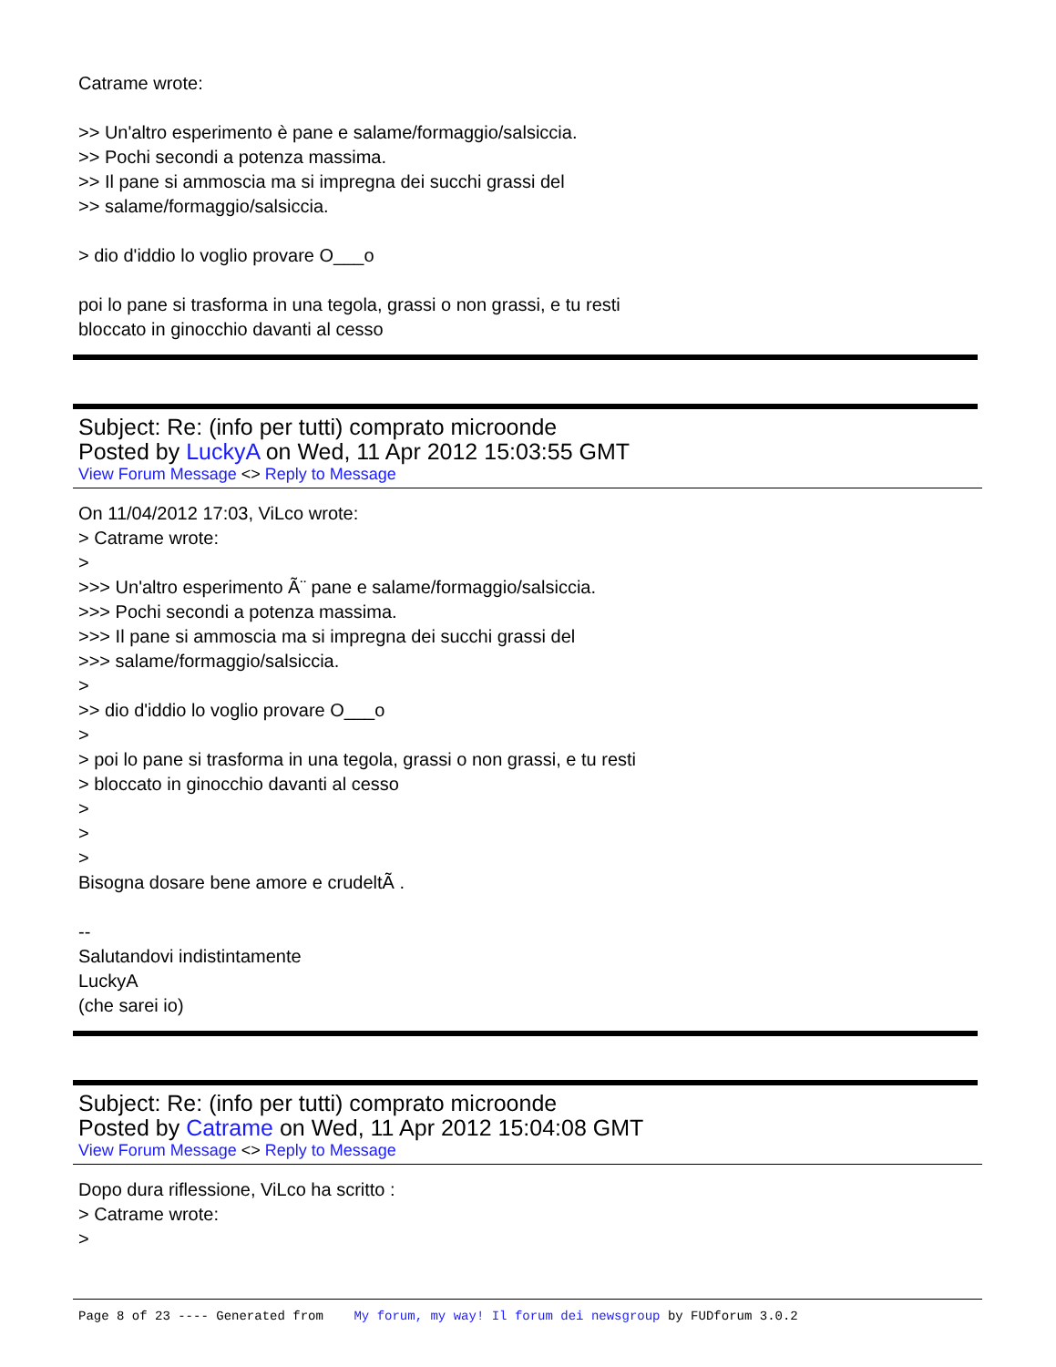Catrame wrote:
>> Un'altro esperimento è pane e salame/formaggio/salsiccia.
>> Pochi secondi a potenza massima.
>> Il pane si ammoscia ma si impregna dei succhi grassi del
>> salame/formaggio/salsiccia.
> dio d'iddio lo voglio provare O___o
poi lo pane si trasforma in una tegola, grassi o non grassi, e tu resti
bloccato in ginocchio davanti al cesso
Subject: Re: (info per tutti) comprato microonde
Posted by LuckyA on Wed, 11 Apr 2012 15:03:55 GMT
View Forum Message <> Reply to Message
On 11/04/2012 17:03, ViLco wrote:
> Catrame wrote:
>
>>> Un'altro esperimento Ã¨ pane e salame/formaggio/salsiccia.
>>> Pochi secondi a potenza massima.
>>> Il pane si ammoscia ma si impregna dei succhi grassi del
>>> salame/formaggio/salsiccia.
>
>> dio d'iddio lo voglio provare O___o
>
> poi lo pane si trasforma in una tegola, grassi o non grassi, e tu resti
> bloccato in ginocchio davanti al cesso
>
>
>
Bisogna dosare bene amore e crudeltÃ .
--
Salutandovi indistintamente
LuckyA
(che sarei io)
Subject: Re: (info per tutti) comprato microonde
Posted by Catrame on Wed, 11 Apr 2012 15:04:08 GMT
View Forum Message <> Reply to Message
Dopo dura riflessione, ViLco ha scritto :
> Catrame wrote:
>
Page 8 of 23 ---- Generated from My forum, my way! Il forum dei newsgroup by FUDforum 3.0.2